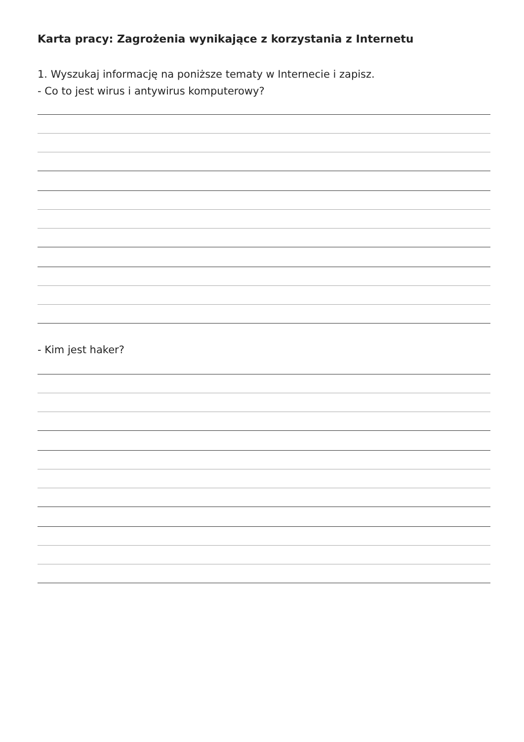Karta pracy: Zagrożenia wynikające z korzystania z Internetu
1. Wyszukaj informację na poniższe tematy w Internecie i zapisz.
- Co to jest wirus i antywirus komputerowy?
- Kim jest haker?